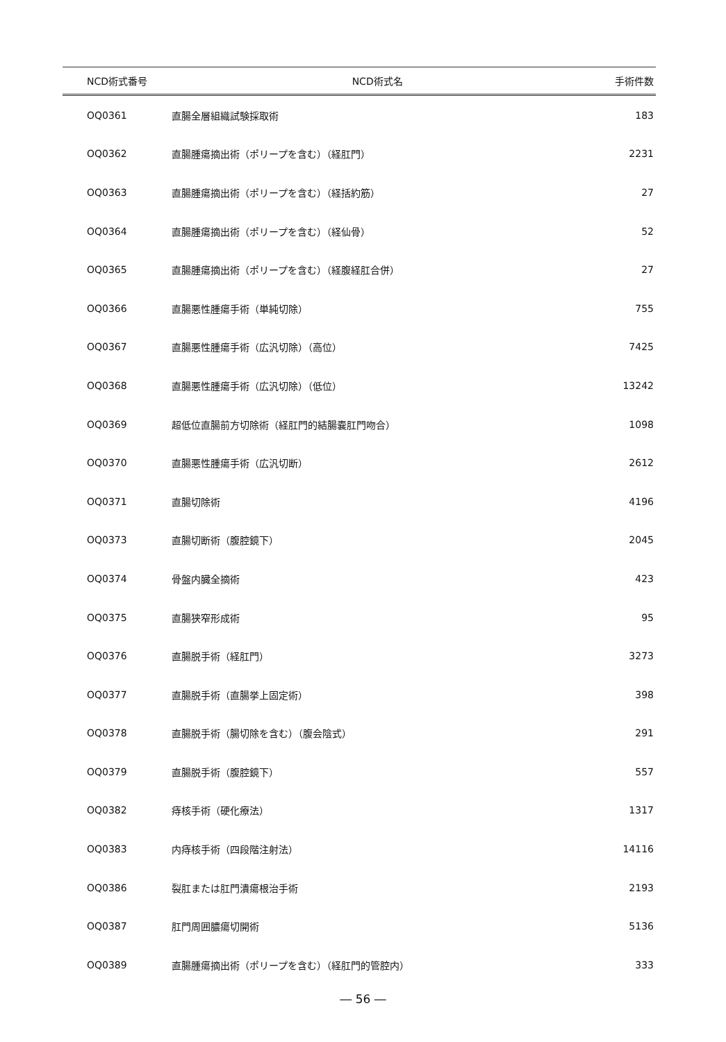| NCD術式番号 | NCD術式名 | 手術件数 |
| --- | --- | --- |
| OQ0361 | 直腸全層組織試験採取術 | 183 |
| OQ0362 | 直腸腫瘍摘出術（ポリープを含む）（経肛門） | 2231 |
| OQ0363 | 直腸腫瘍摘出術（ポリープを含む）（経括約筋） | 27 |
| OQ0364 | 直腸腫瘍摘出術（ポリープを含む）（経仙骨） | 52 |
| OQ0365 | 直腸腫瘍摘出術（ポリープを含む）（経腹経肛合併） | 27 |
| OQ0366 | 直腸悪性腫瘍手術（単純切除） | 755 |
| OQ0367 | 直腸悪性腫瘍手術（広汎切除）（高位） | 7425 |
| OQ0368 | 直腸悪性腫瘍手術（広汎切除）（低位） | 13242 |
| OQ0369 | 超低位直腸前方切除術（経肛門的結腸嚢肛門吻合） | 1098 |
| OQ0370 | 直腸悪性腫瘍手術（広汎切断） | 2612 |
| OQ0371 | 直腸切除術 | 4196 |
| OQ0373 | 直腸切断術（腹腔鏡下） | 2045 |
| OQ0374 | 骨盤内臓全摘術 | 423 |
| OQ0375 | 直腸狭窄形成術 | 95 |
| OQ0376 | 直腸脱手術（経肛門） | 3273 |
| OQ0377 | 直腸脱手術（直腸挙上固定術） | 398 |
| OQ0378 | 直腸脱手術（腸切除を含む）（腹会陰式） | 291 |
| OQ0379 | 直腸脱手術（腹腔鏡下） | 557 |
| OQ0382 | 痔核手術（硬化療法） | 1317 |
| OQ0383 | 内痔核手術（四段階注射法） | 14116 |
| OQ0386 | 裂肛または肛門潰瘍根治手術 | 2193 |
| OQ0387 | 肛門周囲膿瘍切開術 | 5136 |
| OQ0389 | 直腸腫瘍摘出術（ポリープを含む）（経肛門的管腔内） | 333 |
― 56 ―